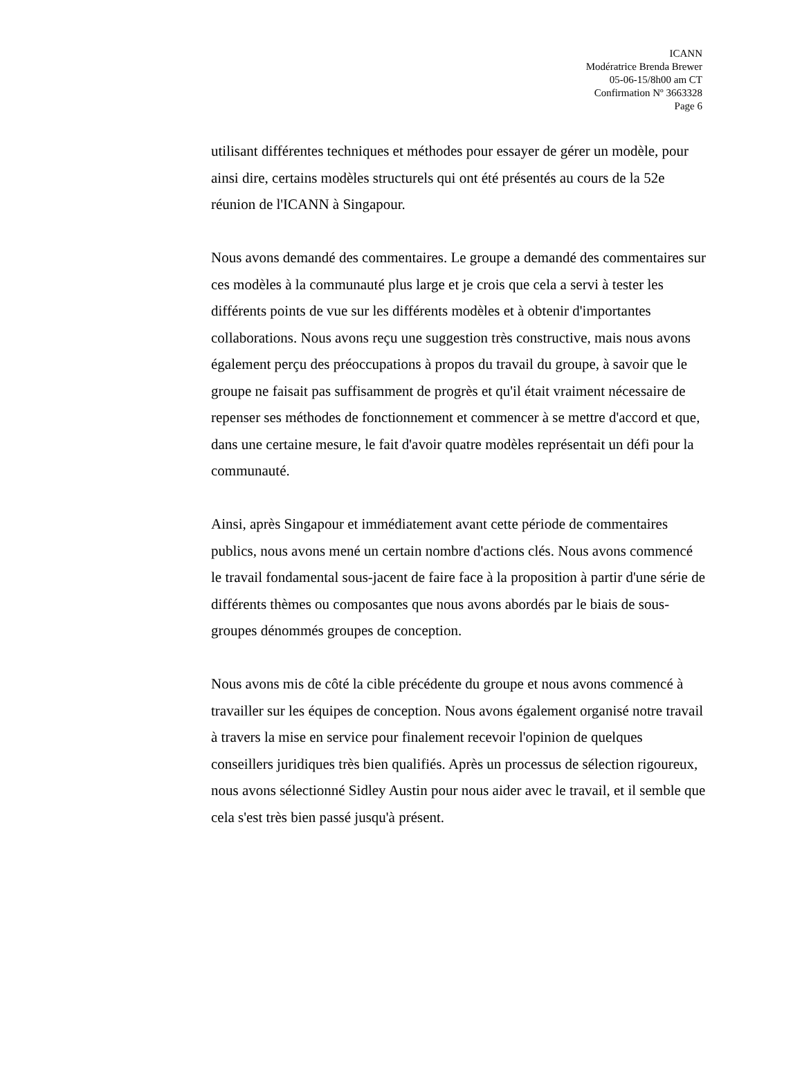ICANN
Modératrice Brenda Brewer
05-06-15/8h00 am CT
Confirmation Nº 3663328
Page 6
utilisant différentes techniques et méthodes pour essayer de gérer un modèle, pour ainsi dire, certains modèles structurels qui ont été présentés au cours de la 52e réunion de l'ICANN à Singapour.
Nous avons demandé des commentaires. Le groupe a demandé des commentaires sur ces modèles à la communauté plus large et je crois que cela a servi à tester les différents points de vue sur les différents modèles et à obtenir d'importantes collaborations. Nous avons reçu une suggestion très constructive, mais nous avons également perçu des préoccupations à propos du travail du groupe, à savoir que le groupe ne faisait pas suffisamment de progrès et qu'il était vraiment nécessaire de repenser ses méthodes de fonctionnement et commencer à se mettre d'accord et que, dans une certaine mesure, le fait d'avoir quatre modèles représentait un défi pour la communauté.
Ainsi, après Singapour et immédiatement avant cette période de commentaires publics, nous avons mené un certain nombre d'actions clés. Nous avons commencé le travail fondamental sous-jacent de faire face à la proposition à partir d'une série de différents thèmes ou composantes que nous avons abordés par le biais de sous-groupes dénommés groupes de conception.
Nous avons mis de côté la cible précédente du groupe et nous avons commencé à travailler sur les équipes de conception. Nous avons également organisé notre travail à travers la mise en service pour finalement recevoir l'opinion de quelques conseillers juridiques très bien qualifiés. Après un processus de sélection rigoureux, nous avons sélectionné Sidley Austin pour nous aider avec le travail, et il semble que cela s'est très bien passé jusqu'à présent.